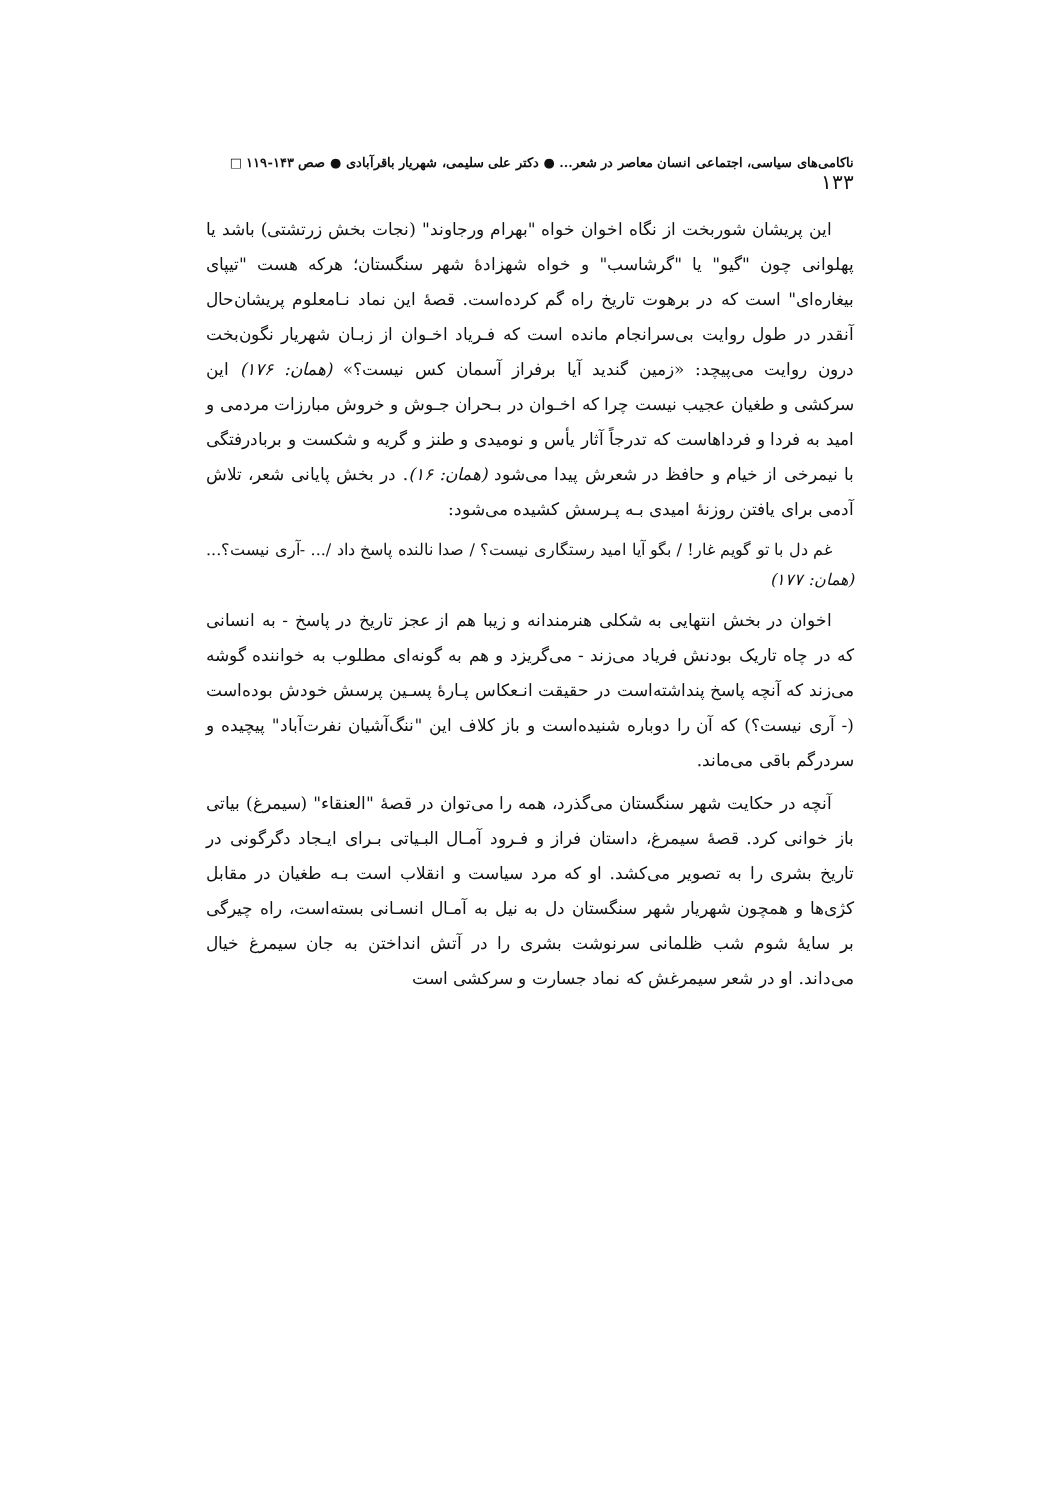ناکامی‌های سیاسی، اجتماعی انسان معاصر در شعر... ● دکتر علی سلیمی، شهریار باقرآبادی ● صص ۱۴۳-۱۱۹ □ ۱۳۳
این پریشان شوربخت از نگاه اخوان خواه "بهرام ورجاوند" (نجات بخش زرتشتی) باشد یا پهلوانی چون "گیو" یا "گرشاسب" و خواه شهزادهٔ شهر سنگستان؛ هرکه هست "تیپای بیغاره‌ای" است که در برهوت تاریخ راه گم کرده‌است. قصهٔ این نماد نـامعلوم پریشان‌حال آنقدر در طول روایت بی‌سرانجام مانده است که فـریاد اخـوان از زبـان شهریار نگون‌بخت درون روایت می‌پیچد: «زمین گندید آیا برفراز آسمان کس نیست؟» (همان: ۱۷۶) این سرکشی و طغیان عجیب نیست چرا که اخـوان در بـحران جـوش و خروش مبارزات مردمی و امید به فردا و فرداهاست که تدرجاً آثار یأس و نومیدی و طنز و گریه و شکست و بربادرفتگی با نیمرخی از خیام و حافظ در شعرش پیدا می‌شود (همان: ۱۶). در بخش پایانی شعر، تلاش آدمی برای یافتن روزنهٔ امیدی بـه پـرسش کشیده می‌شود:
غم دل با تو گویم غار! / بگو آیا امید رستگاری نیست؟ / صدا نالنده پاسخ داد /... -آری نیست؟... (همان: ۱۷۷)
اخوان در بخش انتهایی به شکلی هنرمندانه و زیبا هم از عجز تاریخ در پاسخ - به انسانی که در چاه تاریک بودنش فریاد می‌زند - می‌گریزد و هم به گونه‌ای مطلوب به خواننده گوشه می‌زند که آنچه پاسخ پنداشته‌است در حقیقت انـعکاس پـارهٔ پسـین پرسش خودش بوده‌است (- آری نیست؟) که آن را دوباره شنیده‌است و باز کلاف این "ننگ‌آشیان نفرت‌آباد" پیچیده و سردرگم باقی می‌ماند.
آنچه در حکایت شهر سنگستان می‌گذرد، همه را می‌توان در قصهٔ "العنقاء" (سیمرغ) بیاتی باز خوانی کرد. قصهٔ سیمرغ، داستان فراز و فـرود آمـال البـیاتی بـرای ایـجاد دگرگونی در تاریخ بشری را به تصویر می‌کشد. او که مرد سیاست و انقلاب است بـه طغیان در مقابل کژی‌ها و همچون شهریار شهر سنگستان دل به نیل به آمـال انسـانی بسته‌است، راه چیرگی بر سایهٔ شوم شب ظلمانی سرنوشت بشری را در آتش انداختن به جان سیمرغ خیال می‌داند. او در شعر سیمرغش که نماد جسارت و سرکشی است